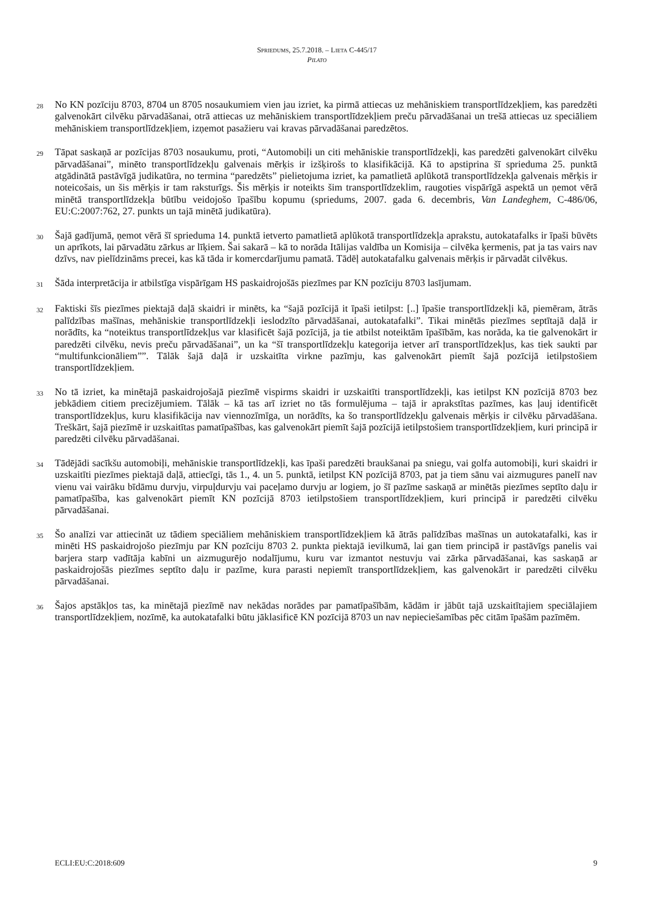SPRIEDUMS, 25.7.2018. – LIETA C-445/17
PILATO
28
No KN pozīciju 8703, 8704 un 8705 nosaukumiem vien jau izriet, ka pirmā attiecas uz mehāniskiem transportlīdzekļiem, kas paredzēti galvenokārt cilvēku pārvadāšanai, otrā attiecas uz mehāniskiem transportlīdzekļiem preču pārvadāšanai un trešā attiecas uz speciāliem mehāniskiem transportlīdzekļiem, izņemot pasažieru vai kravas pārvadāšanai paredzētos.
29
Tāpat saskaņā ar pozīcijas 8703 nosaukumu, proti, “Automobiļi un citi mehāniskie transportlīdzekļi, kas paredzēti galvenokārt cilvēku pārvadāšanai”, minēto transportlīdzekļu galvenais mērķis ir izšķirošs to klasifikācijā. Kā to apstiprina šī sprieduma 25. punktā atgādinātā pastāvīgā judikatūra, no termina “paredzēts” pielietojuma izriet, ka pamatlietā aplūkotā transportlīdzekļa galvenais mērķis ir noteicošais, un šis mērķis ir tam raksturīgs. Šis mērķis ir noteikts šim transportlīdzeklim, raugoties vispārīgā aspektā un ņemot vērā minētā transportlīdzekļa būtību veidojošo īpašību kopumu (spriedums, 2007. gada 6. decembris, Van Landeghem, C-486/06, EU:C:2007:762, 27. punkts un tajā minētā judikatūra).
30
Šajā gadījumā, ņemot vērā šī sprieduma 14. punktā ietverto pamatlietā aplūkotā transportlīdzekļa aprakstu, autokatafalks ir īpaši būvēts un aprīkots, lai pārvadātu zārkus ar līķiem. Šai sakarā – kā to norāda Itālijas valdība un Komisija – cilvēka ķermenis, pat ja tas vairs nav dzīvs, nav pielīdzināms precei, kas kā tāda ir komercdarījumu pamatā. Tādēļ autokatafalku galvenais mērķis ir pārvadāt cilvēkus.
31
Šāda interpretācija ir atbilstīga vispārīgam HS paskaidrojošās piezīmes par KN pozīciju 8703 lasījumam.
32
Faktiski šīs piezīmes piektajā daļā skaidri ir minēts, ka “šajā pozīcijā it īpaši ietilpst: [..] īpašie transportlīdzekļi kā, piemēram, ātrās palīdzības mašīnas, mehāniskie transportlīdzekļi ieslodzīto pārvadāšanai, autokatafalki”. Tikai minētās piezīmes septītajā daļā ir norādīts, ka “noteiktus transportlīdzekļus var klasificēt šajā pozīcijā, ja tie atbilst noteiktām īpašībām, kas norāda, ka tie galvenokārt ir paredzēti cilvēku, nevis preču pārvadāšanai”, un ka “šī transportlīdzekļu kategorija ietver arī transportlīdzekļus, kas tiek saukti par “multifunkcionāliem””. Tālāk šajā daļā ir uzskaitīta virkne pazīmju, kas galvenokārt piemīt šajā pozīcijā ietilpstošiem transportlīdzekļiem.
33
No tā izriet, ka minētajā paskaidrojošajā piezīmē vispirms skaidri ir uzskaitīti transportlīdzekļi, kas ietilpst KN pozīcijā 8703 bez jebkādiem citiem precizējumiem. Tālāk – kā tas arī izriet no tās formulējuma – tajā ir aprakstītas pazīmes, kas ļauj identificēt transportlīdzekļus, kuru klasifikācija nav viennozīmīga, un norādīts, ka šo transportlīdzekļu galvenais mērķis ir cilvēku pārvadāšana. Treškārt, šajā piezīmē ir uzskaitītas pamatīpašības, kas galvenokārt piemīt šajā pozīcijā ietilpstošiem transportlīdzekļiem, kuri principā ir paredzēti cilvēku pārvadāšanai.
34
Tādējādi sacīkšu automobiļi, mehāniskie transportlīdzekļi, kas īpaši paredzēti braukšanai pa sniegu, vai golfa automobiļi, kuri skaidri ir uzskaitīti piezīmes piektajā daļā, attiecīgi, tās 1., 4. un 5. punktā, ietilpst KN pozīcijā 8703, pat ja tiem sānu vai aizmugures panelī nav vienu vai vairāku bīdāmu durvju, virpuļdurvju vai paceļamo durvju ar logiem, jo šī pazīme saskaņā ar minētās piezīmes septīto daļu ir pamatīpašība, kas galvenokārt piemīt KN pozīcijā 8703 ietilpstošiem transportlīdzekļiem, kuri principā ir paredzēti cilvēku pārvadāšanai.
35
Šo analīzi var attiecināt uz tādiem speciāliem mehāniskiem transportlīdzekļiem kā ātrās palīdzības mašīnas un autokatafalki, kas ir minēti HS paskaidrojošo piezīmju par KN pozīciju 8703 2. punkta piektajā ievilkumā, lai gan tiem principā ir pastāvīgs panelis vai barjera starp vadītāja kabīni un aizmugurējo nodalījumu, kuru var izmantot nestuvju vai zārka pārvadāšanai, kas saskaņā ar paskaidrojošās piezīmes septīto daļu ir pazīme, kura parasti nepiemīt transportlīdzekļiem, kas galvenokārt ir paredzēti cilvēku pārvadāšanai.
36
Šajos apstākļos tas, ka minētajā piezīmē nav nekādas norādes par pamatīpašībām, kādām ir jābūt tajā uzskaitītajiem speciālajiem transportlīdzekļiem, nozīmē, ka autokatafalki būtu jāklasificē KN pozīcijā 8703 un nav nepieciešamības pēc citām īpašām pazīmēm.
ECLI:EU:C:2018:609 9